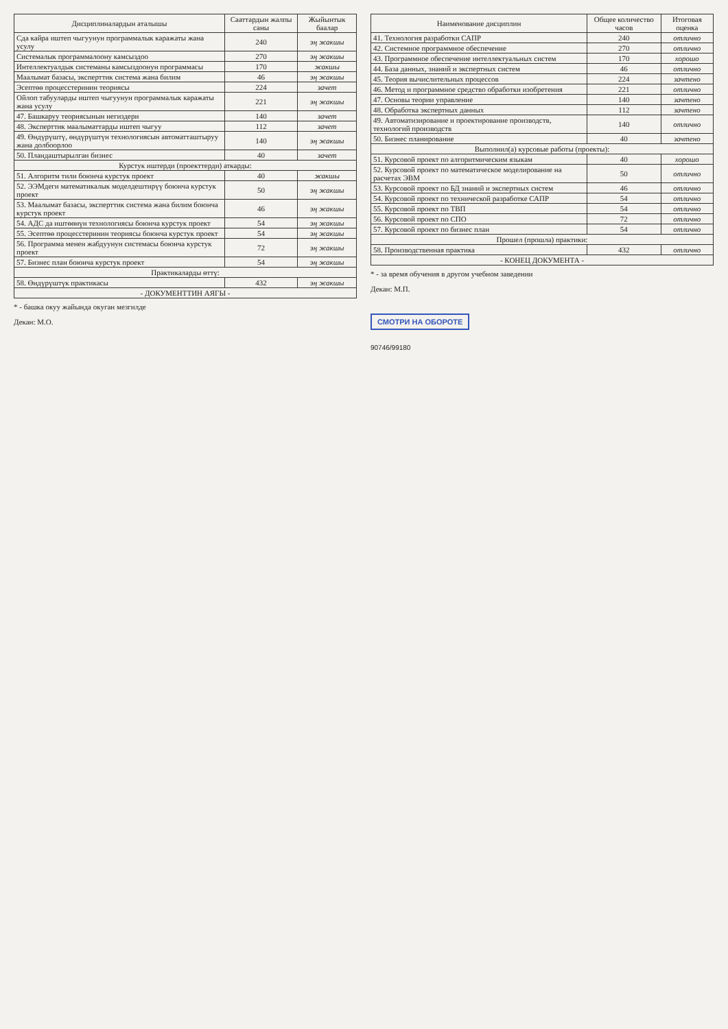| Дисциплиналардын аталышы | Сааттардын жалпы саны | Жыйынтык баалар |
| --- | --- | --- |
| Сда кайра иштеп чыгуунун программалык каражаты жана усулу | 240 | эң жакшы |
| Системалык программалоону камсыздоо | 270 | эң жакшы |
| Интеллектуалдык системаны камсыздоонун программасы | 170 | жакшы |
| Маалымат базасы, эксперттик система жана билим | 46 | эң жакшы |
| Эсептөө процесстеринин теориясы | 224 | зачет |
| Ойлоп табууларды иштеп чыгуунун программалык каражаты жана усулу | 221 | эң жакшы |
| 47. Башкаруу теориясынын негиздери | 140 | зачет |
| 48. Эксперттик маалыматтарды иштеп чыгуу | 112 | зачет |
| 49. Өндүрүштү, өндүрүштүн технологиясын автоматташтыруу жана долбоорлоо | 140 | эң жакшы |
| 50. Пландаштырылган бизнес | 40 | зачет |
| Курстук иштерди (проекттерди) аткарды: | | |
| 51. Алгоритм тили боюнча курстук проект | 40 | жакшы |
| 52. ЭЭМдеги математикалык моделдештирүү боюнча курстук проект | 50 | эң жакшы |
| 53. Маалымат базасы, эксперттик система жана билим боюнча курстук проект | 46 | эң жакшы |
| 54. АДС да иштөөнүн технологиясы боюнча курстук проект | 54 | эң жакшы |
| 55. Эсептөө процесстеринин теориясы боюнча курстук проект | 54 | эң жакшы |
| 56. Программа менен жабдуунун системасы боюнча курстук проект | 72 | эң жакшы |
| 57. Бизнес план боюнча курстук проект | 54 | эң жакшы |
| Практикаларды өттү: | | |
| 58. Өндүрүштүк практикасы | 432 | эң жакшы |
| - ДОКУМЕНТТИН АЯГЫ - | | |
* - башка окуу жайында окуган мезгилде
Декан: М.О.
| Наименование дисциплин | Общее количество часов | Итоговая оценка |
| --- | --- | --- |
| 41. Технология разработки САПР | 240 | отлично |
| 42. Системное программное обеспечение | 270 | отлично |
| 43. Программное обеспечение интеллектуальных систем | 170 | хорошо |
| 44. База данных, знаний и экспертных систем | 46 | отлично |
| 45. Теория вычислительных процессов | 224 | зачтено |
| 46. Метод и программное средство обработки изобретения | 221 | отлично |
| 47. Основы теории управление | 140 | зачтено |
| 48. Обработка экспертных данных | 112 | зачтено |
| 49. Автоматизирование и проектирование производств, технологий производств | 140 | отлично |
| 50. Бизнес планирование | 40 | зачтено |
| Выполнил(а) курсовые работы (проекты): | | |
| 51. Курсовой проект по алгоритмическим языкам | 40 | хорошо |
| 52. Курсовой проект по математическое моделирование на расчетах ЭВМ | 50 | отлично |
| 53. Курсовой проект по БД знаний и экспертных систем | 46 | отлично |
| 54. Курсовой проект по технической разработке САПР | 54 | отлично |
| 55. Курсовой проект по ТВП | 54 | отлично |
| 56. Курсовой проект по СПО | 72 | отлично |
| 57. Курсовой проект по бизнес план | 54 | отлично |
| Прошел (прошла) практики: | | |
| 58. Производственная практика | 432 | отлично |
| - КОНЕЦ ДОКУМЕНТА - | | |
* - за время обучения в другом учебном заведении
Декан: М.П.
СМОТРИ НА ОБОРОТЕ
90746/99180